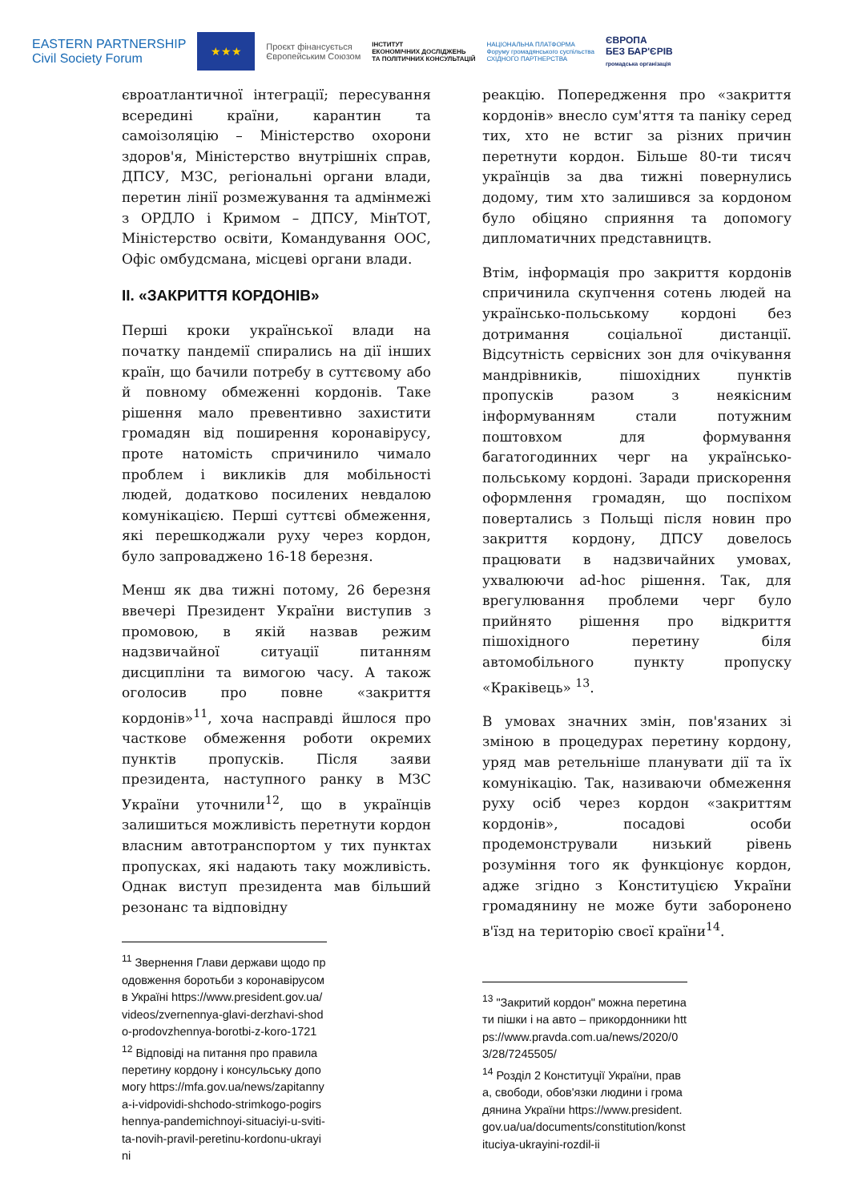EASTERN PARTNERSHIP
Civil Society Forum
★★★
Проєкт фінансується
Європейським Союзом
ІНСТИТУТ
ЕКОНОМІЧНИХ ДОСЛІДЖЕНЬ
ТА ПОЛІТИЧНИХ КОНСУЛЬТАЦІЙ
НАЦІОНАЛЬНА ПЛАТФОРМА
Форуму громадянського суспільства
СХІДНОГО ПАРТНЕРСТВА
ЄВРОПА
БЕЗ БАР'ЄРІВ
громадська організація
євроатлантичної інтеграції; пересування всередині країни, карантин та самоізоляцію – Міністерство охорони здоров'я, Міністерство внутрішніх справ, ДПСУ, МЗС, регіональні органи влади, перетин лінії розмежування та адмінмежі з ОРДЛО і Кримом – ДПСУ, МінТОТ, Міністерство освіти, Командування ООС, Офіс омбудсмана, місцеві органи влади.
II. «ЗАКРИТТЯ КОРДОНІВ»
Перші кроки української влади на початку пандемії спирались на дії інших країн, що бачили потребу в суттєвому або й повному обмеженні кордонів. Таке рішення мало превентивно захистити громадян від поширення коронавірусу, проте натомість спричинило чимало проблем і викликів для мобільності людей, додатково посилених невдалою комунікацією. Перші суттєві обмеження, які перешкоджали руху через кордон, було запроваджено 16-18 березня.
Менш як два тижні потому, 26 березня ввечері Президент України виступив з промовою, в якій назвав режим надзвичайної ситуації питанням дисципліни та вимогою часу. А також оголосив про повне «закриття кордонів»<sup>11</sup>, хоча насправді йшлося про часткове обмеження роботи окремих пунктів пропусків. Після заяви президента, наступного ранку в МЗС України уточнили<sup>12</sup>, що в українців залишиться можливість перетнути кордон власним автотранспортом у тих пунктах пропусках, які надають таку можливість. Однак виступ президента мав більший резонанс та відповідну
<sup>11</sup> Звернення Глави держави щодо продовження боротьби з коронавірусом в Україні https://www.president.gov.ua/videos/zvernennya-glavi-derzhavi-shodo-prodovzhennya-borotbi-z-koro-1721
<sup>12</sup> Відповіді на питання про правила перетину кордону і консульську допомогу https://mfa.gov.ua/news/zapitannya-i-vidpovidi-shchodo-strimkogo-pogirshennya-pandemichnoyi-situaciyi-u-sviti-ta-novih-pravil-peretinu-kordonu-ukrayini
реакцію. Попередження про «закриття кордонів» внесло сум'яття та паніку серед тих, хто не встиг за різних причин перетнути кордон. Більше 80-ти тисяч українців за два тижні повернулись додому, тим хто залишився за кордоном було обіцяно сприяння та допомогу дипломатичних представництв.
Втім, інформація про закриття кордонів спричинила скупчення сотень людей на українсько-польському кордоні без дотримання соціальної дистанції. Відсутність сервісних зон для очікування мандрівників, пішохідних пунктів пропусків разом з неякісним інформуванням стали потужним поштовхом для формування багатогодинних черг на українсько-польському кордоні. Заради прискорення оформлення громадян, що поспіхом повертались з Польщі після новин про закриття кордону, ДПСУ довелось працювати в надзвичайних умовах, ухвалюючи ad-hoc рішення. Так, для врегулювання проблеми черг було прийнято рішення про відкриття пішохідного перетину біля автомобільного пункту пропуску «Краківець» <sup>13</sup>.
В умовах значних змін, пов'язаних зі зміною в процедурах перетину кордону, уряд мав ретельніше планувати дії та їх комунікацію. Так, називаючи обмеження руху осіб через кордон «закриттям кордонів», посадові особи продемонстрували низький рівень розуміння того як функціонує кордон, адже згідно з Конституцією України громадянину не може бути заборонено в'їзд на територію своєї країни<sup>14</sup>.
<sup>13</sup> "Закритий кордон" можна перетинати пішки і на авто – прикордонники https://www.pravda.com.ua/news/2020/03/28/7245505/
<sup>14</sup> Розділ 2 Конституції України, права, свободи, обов'язки людини і громадянина України https://www.president.gov.ua/ua/documents/constitution/konstituciya-ukrayini-rozdil-ii